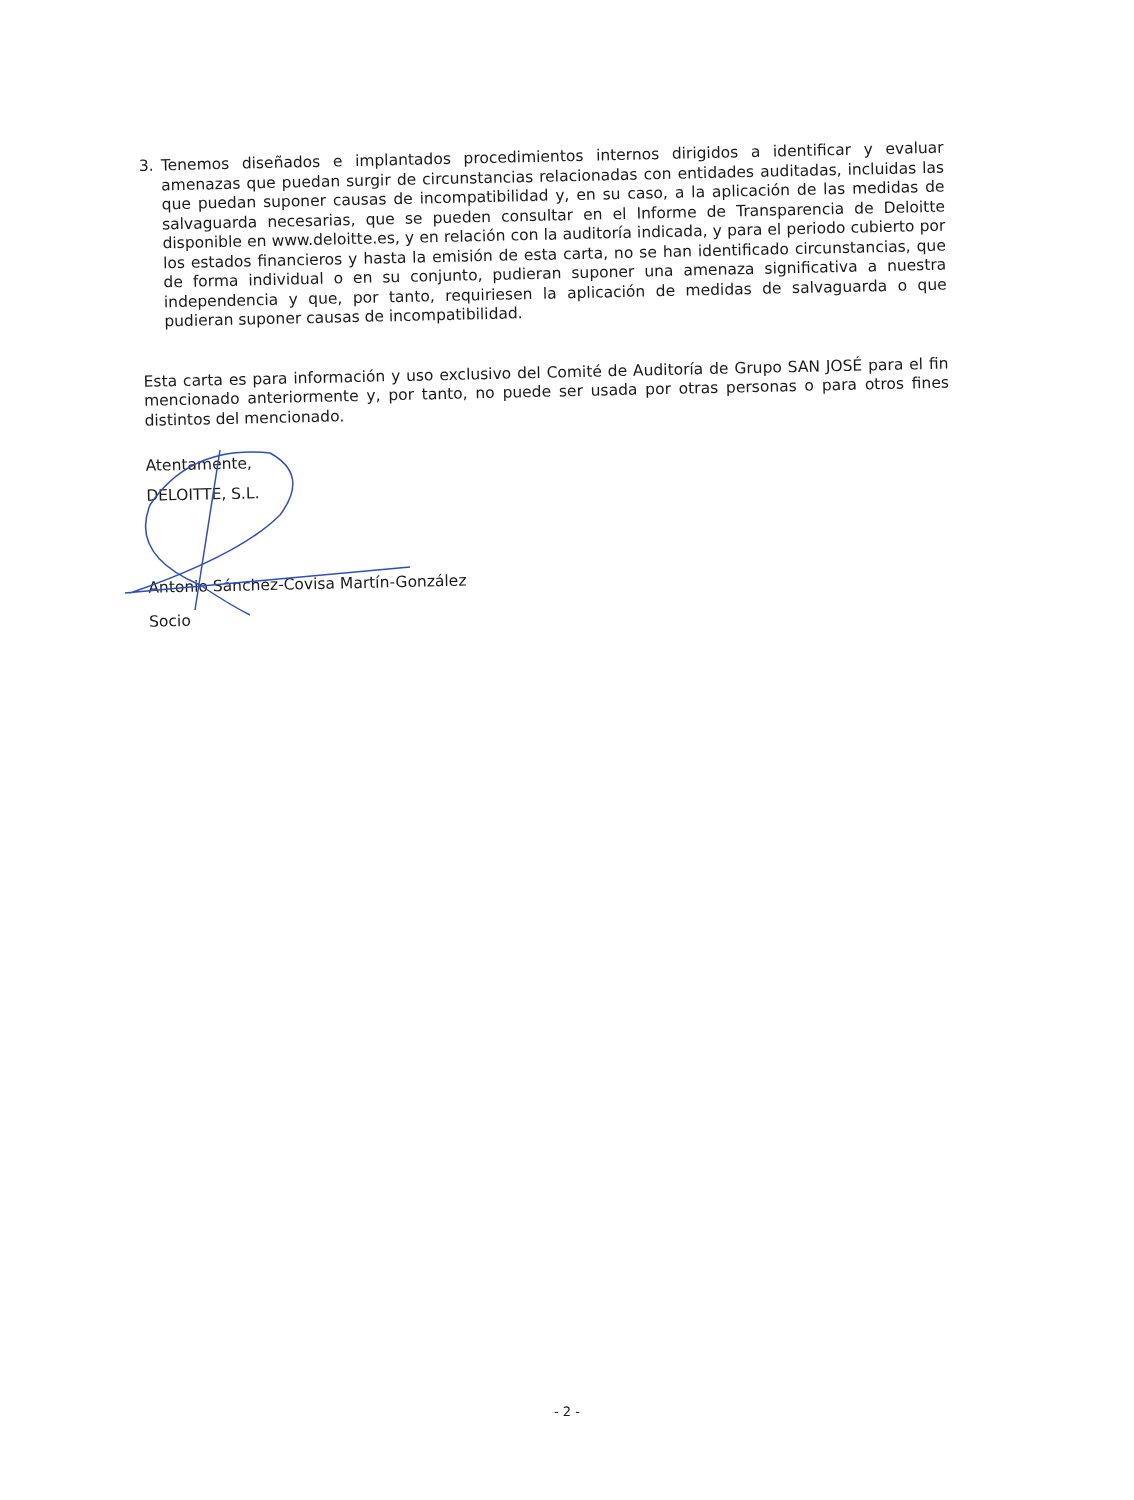3. Tenemos diseñados e implantados procedimientos internos dirigidos a identificar y evaluar amenazas que puedan surgir de circunstancias relacionadas con entidades auditadas, incluidas las que puedan suponer causas de incompatibilidad y, en su caso, a la aplicación de las medidas de salvaguarda necesarias, que se pueden consultar en el Informe de Transparencia de Deloitte disponible en www.deloitte.es, y en relación con la auditoría indicada, y para el periodo cubierto por los estados financieros y hasta la emisión de esta carta, no se han identificado circunstancias, que de forma individual o en su conjunto, pudieran suponer una amenaza significativa a nuestra independencia y que, por tanto, requiriesen la aplicación de medidas de salvaguarda o que pudieran suponer causas de incompatibilidad.
Esta carta es para información y uso exclusivo del Comité de Auditoría de Grupo SAN JOSÉ para el fin mencionado anteriormente y, por tanto, no puede ser usada por otras personas o para otros fines distintos del mencionado.
Atentamente,
DELOITTE, S.L.
Antonio Sánchez-Covisa Martín-González
Socio
- 2 -